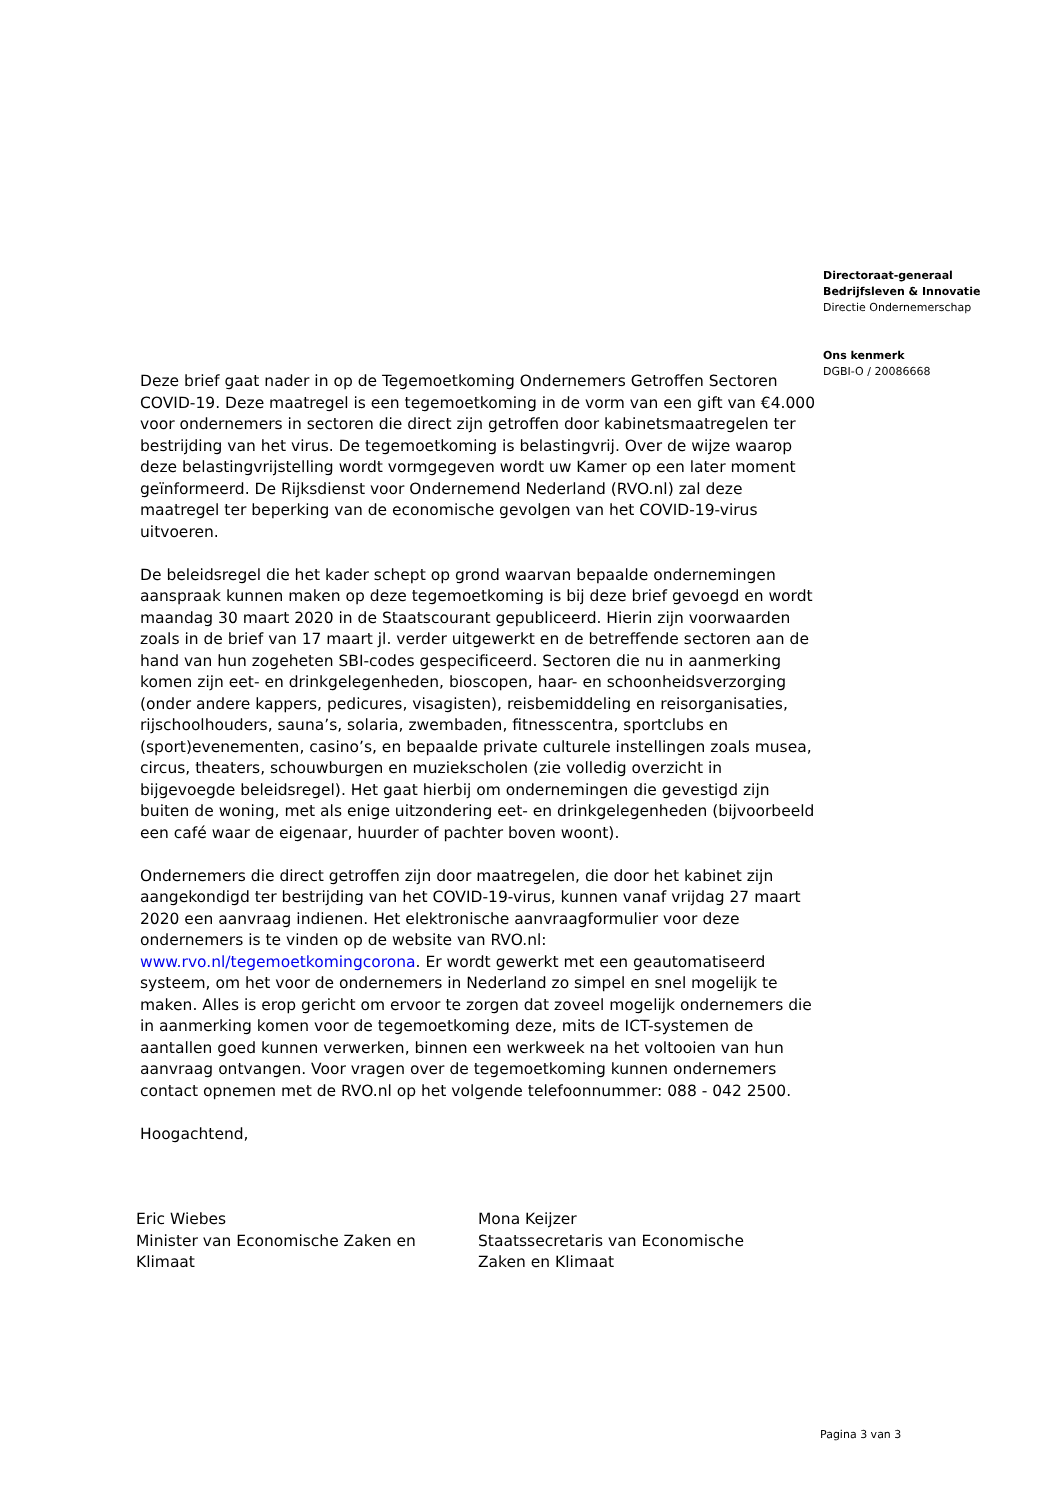Directoraat-generaal
Bedrijfsleven & Innovatie
Directie Ondernemerschap
Ons kenmerk
DGBI-O / 20086668
Deze brief gaat nader in op de Tegemoetkoming Ondernemers Getroffen Sectoren COVID-19. Deze maatregel is een tegemoetkoming in de vorm van een gift van €4.000 voor ondernemers in sectoren die direct zijn getroffen door kabinetsmaatregelen ter bestrijding van het virus. De tegemoetkoming is belastingvrij. Over de wijze waarop deze belastingvrijstelling wordt vormgegeven wordt uw Kamer op een later moment geïnformeerd. De Rijksdienst voor Ondernemend Nederland (RVO.nl) zal deze maatregel ter beperking van de economische gevolgen van het COVID-19-virus uitvoeren.
De beleidsregel die het kader schept op grond waarvan bepaalde ondernemingen aanspraak kunnen maken op deze tegemoetkoming is bij deze brief gevoegd en wordt maandag 30 maart 2020 in de Staatscourant gepubliceerd. Hierin zijn voorwaarden zoals in de brief van 17 maart jl. verder uitgewerkt en de betreffende sectoren aan de hand van hun zogeheten SBI-codes gespecificeerd. Sectoren die nu in aanmerking komen zijn eet- en drinkgelegenheden, bioscopen, haar- en schoonheidsverzorging (onder andere kappers, pedicures, visagisten), reisbemiddeling en reisorganisaties, rijschoolhouders, sauna’s, solaria, zwembaden, fitnesscentra, sportclubs en (sport)evenementen, casino’s, en bepaalde private culturele instellingen zoals musea, circus, theaters, schouwburgen en muziekscholen (zie volledig overzicht in bijgevoegde beleidsregel). Het gaat hierbij om ondernemingen die gevestigd zijn buiten de woning, met als enige uitzondering eet- en drinkgelegenheden (bijvoorbeeld een café waar de eigenaar, huurder of pachter boven woont).
Ondernemers die direct getroffen zijn door maatregelen, die door het kabinet zijn aangekondigd ter bestrijding van het COVID-19-virus, kunnen vanaf vrijdag 27 maart 2020 een aanvraag indienen. Het elektronische aanvraagformulier voor deze ondernemers is te vinden op de website van RVO.nl: www.rvo.nl/tegemoetkomingcorona. Er wordt gewerkt met een geautomatiseerd systeem, om het voor de ondernemers in Nederland zo simpel en snel mogelijk te maken. Alles is erop gericht om ervoor te zorgen dat zoveel mogelijk ondernemers die in aanmerking komen voor de tegemoetkoming deze, mits de ICT-systemen de aantallen goed kunnen verwerken, binnen een werkweek na het voltooien van hun aanvraag ontvangen. Voor vragen over de tegemoetkoming kunnen ondernemers contact opnemen met de RVO.nl op het volgende telefoonnummer: 088 - 042 2500.
Hoogachtend,
Eric Wiebes
Minister van Economische Zaken en
Klimaat
Mona Keijzer
Staatssecretaris van Economische
Zaken en Klimaat
Pagina 3 van 3